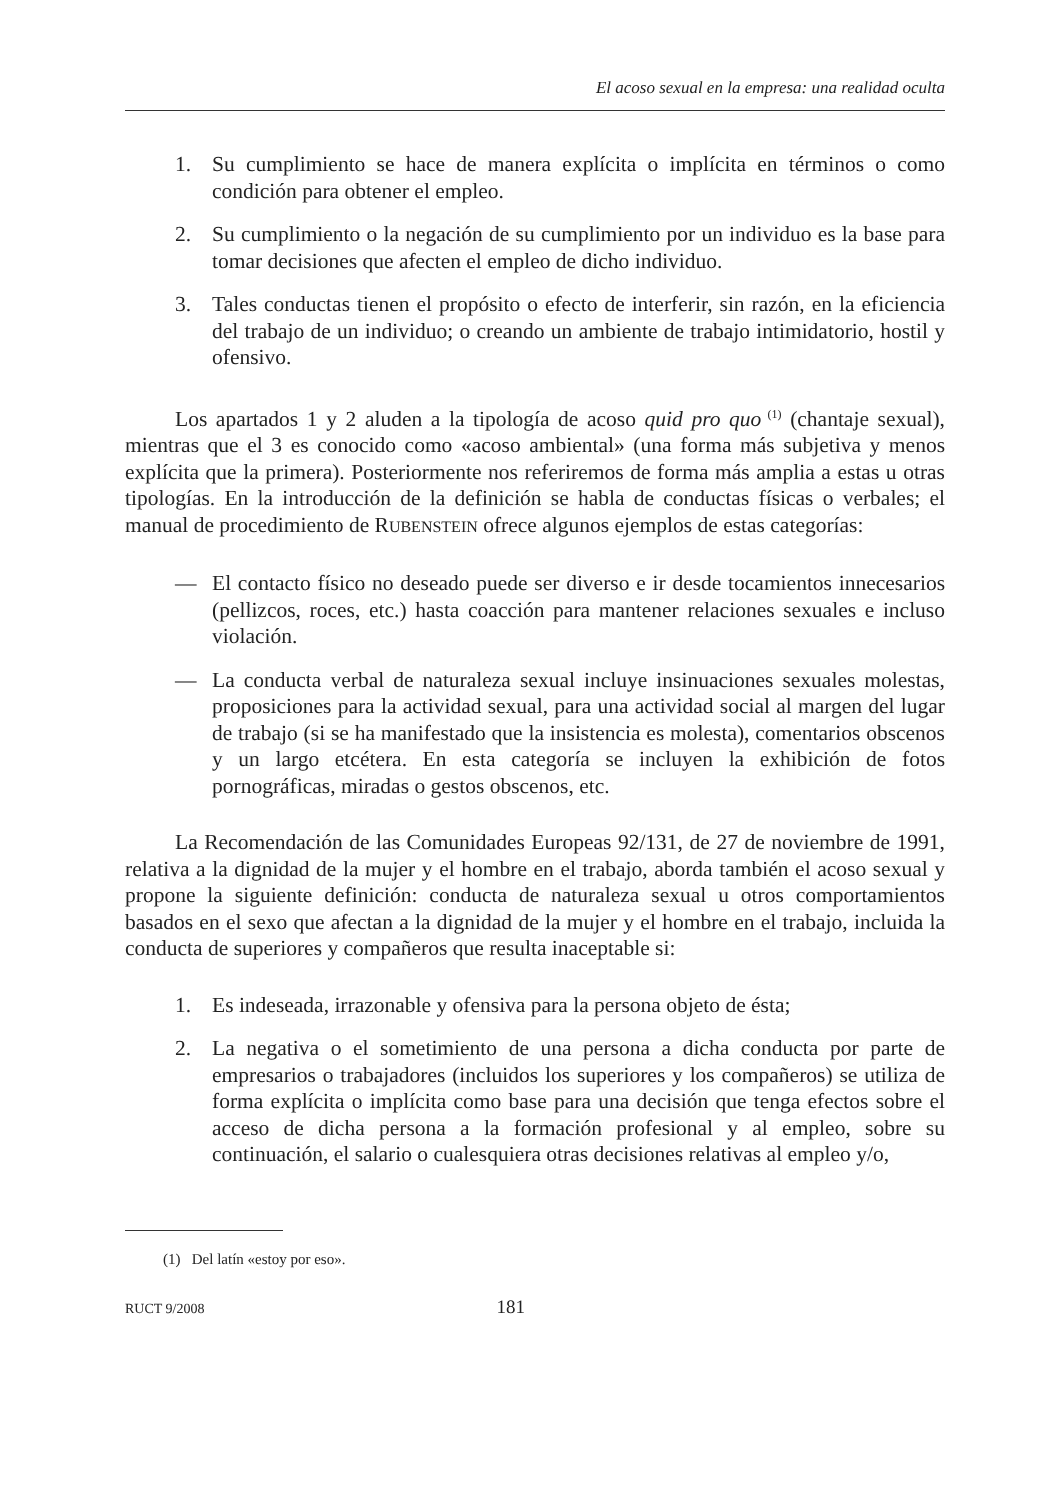El acoso sexual en la empresa: una realidad oculta
1. Su cumplimiento se hace de manera explícita o implícita en términos o como condición para obtener el empleo.
2. Su cumplimiento o la negación de su cumplimiento por un individuo es la base para tomar decisiones que afecten el empleo de dicho individuo.
3. Tales conductas tienen el propósito o efecto de interferir, sin razón, en la eficiencia del trabajo de un individuo; o creando un ambiente de trabajo intimidatorio, hostil y ofensivo.
Los apartados 1 y 2 aluden a la tipología de acoso quid pro quo<sup>(1)</sup> (chantaje sexual), mientras que el 3 es conocido como «acoso ambiental» (una forma más subjetiva y menos explícita que la primera). Posteriormente nos referiremos de forma más amplia a estas u otras tipologías. En la introducción de la definición se habla de conductas físicas o verbales; el manual de procedimiento de RUBENSTEIN ofrece algunos ejemplos de estas categorías:
— El contacto físico no deseado puede ser diverso e ir desde tocamientos innecesarios (pellizcos, roces, etc.) hasta coacción para mantener relaciones sexuales e incluso violación.
— La conducta verbal de naturaleza sexual incluye insinuaciones sexuales molestas, proposiciones para la actividad sexual, para una actividad social al margen del lugar de trabajo (si se ha manifestado que la insistencia es molesta), comentarios obscenos y un largo etcétera. En esta categoría se incluyen la exhibición de fotos pornográficas, miradas o gestos obscenos, etc.
La Recomendación de las Comunidades Europeas 92/131, de 27 de noviembre de 1991, relativa a la dignidad de la mujer y el hombre en el trabajo, aborda también el acoso sexual y propone la siguiente definición: conducta de naturaleza sexual u otros comportamientos basados en el sexo que afectan a la dignidad de la mujer y el hombre en el trabajo, incluida la conducta de superiores y compañeros que resulta inaceptable si:
1. Es indeseada, irrazonable y ofensiva para la persona objeto de ésta;
2. La negativa o el sometimiento de una persona a dicha conducta por parte de empresarios o trabajadores (incluidos los superiores y los compañeros) se utiliza de forma explícita o implícita como base para una decisión que tenga efectos sobre el acceso de dicha persona a la formación profesional y al empleo, sobre su continuación, el salario o cualesquiera otras decisiones relativas al empleo y/o,
(1) Del latín «estoy por eso».
RUCT 9/2008 181